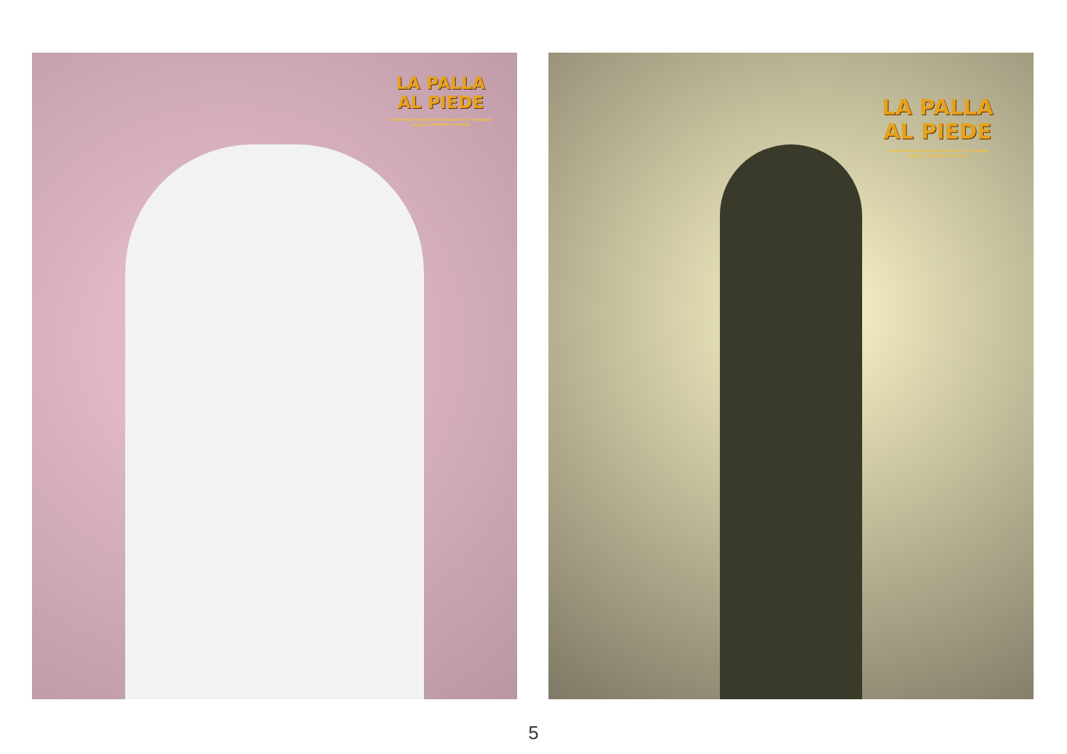LA PALLA
AL PIEDE
Commedia teatrale brillante di G. Feydeau
regia di Alberto Trevisan
LA PALLA
AL PIEDE
Commedia teatrale brillante di G. Feydeau
regia di Alberto Trevisan
5